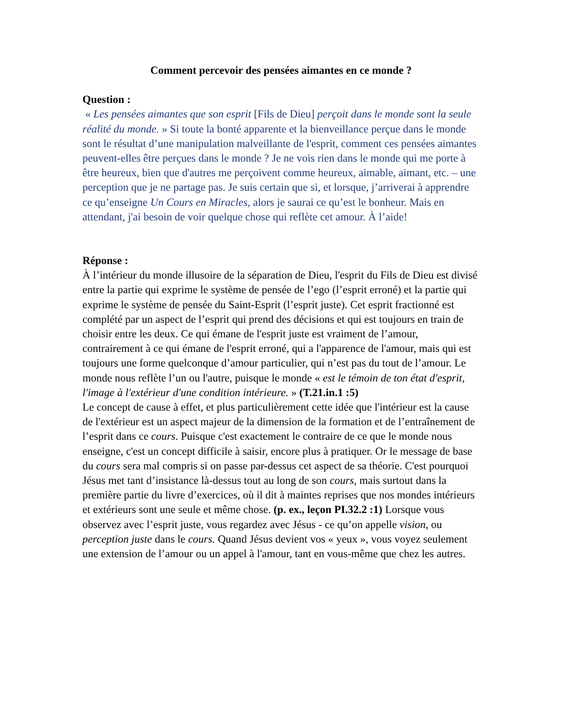Comment percevoir des pensées aimantes en ce monde ?
Question :
« Les pensées aimantes que son esprit [Fils de Dieu] perçoit dans le monde sont la seule réalité du monde. » Si toute la bonté apparente et la bienveillance perçue dans le monde sont le résultat d’une manipulation malveillante de l'esprit, comment ces pensées aimantes peuvent-elles être perçues dans le monde ? Je ne vois rien dans le monde qui me porte à être heureux, bien que d'autres me perçoivent comme heureux, aimable, aimant, etc. – une perception que je ne partage pas. Je suis certain que si, et lorsque, j’arriverai à apprendre ce qu’enseigne Un Cours en Miracles, alors je saurai ce qu’est le bonheur. Mais en attendant, j'ai besoin de voir quelque chose qui reflète cet amour. À l’aide!
Réponse :
À l’intérieur du monde illusoire de la séparation de Dieu, l'esprit du Fils de Dieu est divisé entre la partie qui exprime le système de pensée de l’ego (l’esprit erroné) et la partie qui exprime le système de pensée du Saint-Esprit (l’esprit juste). Cet esprit fractionné est complété par un aspect de l’esprit qui prend des décisions et qui est toujours en train de choisir entre les deux. Ce qui émane de l'esprit juste est vraiment de l’amour, contrairement à ce qui émane de l'esprit erroné, qui a l'apparence de l'amour, mais qui est toujours une forme quelconque d’amour particulier, qui n’est pas du tout de l’amour. Le monde nous reflète l’un ou l'autre, puisque le monde « est le témoin de ton état d'esprit, l'image à l'extérieur d'une condition intérieure. » (T.21.in.1 :5)
Le concept de cause à effet, et plus particulièrement cette idée que l'intérieur est la cause de l'extérieur est un aspect majeur de la dimension de la formation et de l’entraînement de l’esprit dans ce cours. Puisque c'est exactement le contraire de ce que le monde nous enseigne, c'est un concept difficile à saisir, encore plus à pratiquer. Or le message de base du cours sera mal compris si on passe par-dessus cet aspect de sa théorie. C'est pourquoi Jésus met tant d’insistance là-dessus tout au long de son cours, mais surtout dans la première partie du livre d’exercices, où il dit à maintes reprises que nos mondes intérieurs et extérieurs sont une seule et même chose. (p. ex., leçon PI.32.2 :1) Lorsque vous observez avec l’esprit juste, vous regardez avec Jésus - ce qu’on appelle vision, ou perception juste dans le cours. Quand Jésus devient vos « yeux », vous voyez seulement une extension de l’amour ou un appel à l'amour, tant en vous-même que chez les autres.